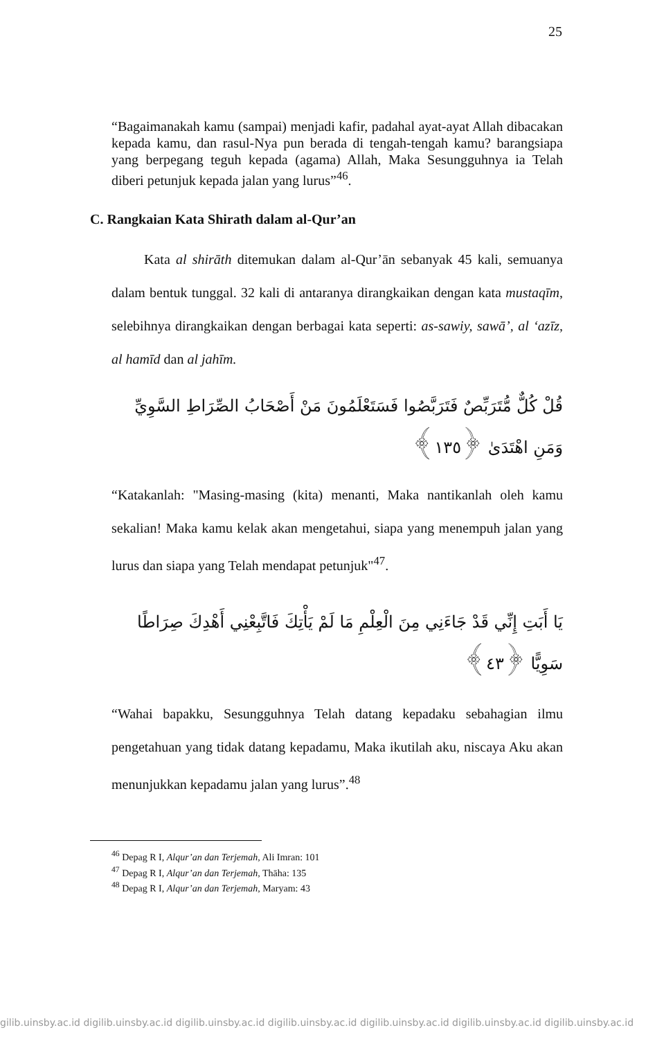25
“Bagaimanakah kamu (sampai) menjadi kafir, padahal ayat-ayat Allah dibacakan kepada kamu, dan rasul-Nya pun berada di tengah-tengah kamu? barangsiapa yang berpegang teguh kepada (agama) Allah, Maka Sesungguhnya ia Telah diberi petunjuk kepada jalan yang lurus”<sup>46</sup>.
C. Rangkaian Kata Shirath dalam al-Qur’an
Kata al shirāth ditemukan dalam al-Qur’ān sebanyak 45 kali, semuanya dalam bentuk tunggal. 32 kali di antaranya dirangkaikan dengan kata mustaqīm, selebihnya dirangkaikan dengan berbagai kata seperti: as-sawiy, sawā’, al ‘azīz, al hamīd dan al jahīm.
قُلْ كُلٌّ مُّتَرَبِّصٌ فَتَرَبَّصُوا فَسَتَعْلَمُونَ مَنْ أَصْحَابُ الصِّرَاطِ السَّوِيِّ وَمَنِ اهْتَدَىٰ ﴿١٣٥﴾
“Katakanlah: "Masing-masing (kita) menanti, Maka nantikanlah oleh kamu sekalian! Maka kamu kelak akan mengetahui, siapa yang menempuh jalan yang lurus dan siapa yang Telah mendapat petunjuk"<sup>47</sup>.
يَا أَبَتِ إِنِّي قَدْ جَاءَنِي مِنَ الْعِلْمِ مَا لَمْ يَأْتِكَ فَاتَّبِعْنِي أَهْدِكَ صِرَاطًا سَوِيًّا ﴿٤٣﴾
“Wahai bapakku, Sesungguhnya Telah datang kepadaku sebahagian ilmu pengetahuan yang tidak datang kepadamu, Maka ikutilah aku, niscaya Aku akan menunjukkan kepadamu jalan yang lurus”.<sup>48</sup>
<sup>46</sup> Depag R I, Alqur’an dan Terjemah, Ali Imran: 101
<sup>47</sup> Depag R I, Alqur’an dan Terjemah, Thāha: 135
<sup>48</sup> Depag R I, Alqur’an dan Terjemah, Maryam: 43
gilib.uinsby.ac.id digilib.uinsby.ac.id digilib.uinsby.ac.id digilib.uinsby.ac.id digilib.uinsby.ac.id digilib.uinsby.ac.id digilib.uinsby.ac.id